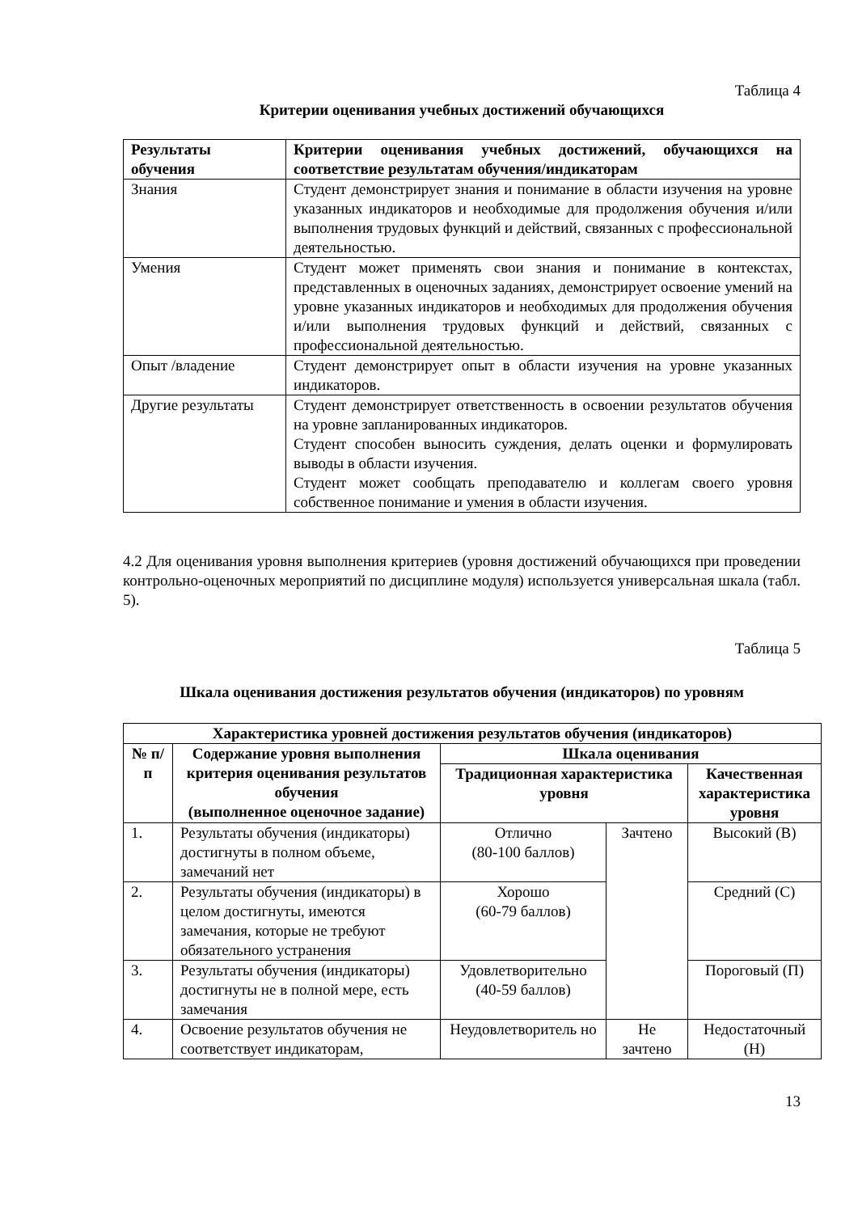Таблица 4
Критерии оценивания учебных достижений обучающихся
| Результаты обучения | Критерии оценивания учебных достижений, обучающихся на соответствие результатам обучения/индикаторам |
| --- | --- |
| Знания | Студент демонстрирует знания и понимание в области изучения на уровне указанных индикаторов и необходимые для продолжения обучения и/или выполнения трудовых функций и действий, связанных с профессиональной деятельностью. |
| Умения | Студент может применять свои знания и понимание в контекстах, представленных в оценочных заданиях, демонстрирует освоение умений на уровне указанных индикаторов и необходимых для продолжения обучения и/или выполнения трудовых функций и действий, связанных с профессиональной деятельностью. |
| Опыт /владение | Студент демонстрирует опыт в области изучения на уровне указанных индикаторов. |
| Другие результаты | Студент демонстрирует ответственность в освоении результатов обучения на уровне запланированных индикаторов. Студент способен выносить суждения, делать оценки и формулировать выводы в области изучения. Студент может сообщать преподавателю и коллегам своего уровня собственное понимание и умения в области изучения. |
4.2 Для оценивания уровня выполнения критериев (уровня достижений обучающихся при проведении контрольно-оценочных мероприятий по дисциплине модуля) используется универсальная шкала (табл. 5).
Таблица 5
Шкала оценивания достижения результатов обучения (индикаторов) по уровням
| Характеристика уровней достижения результатов обучения (индикаторов) | | | | |
| --- | --- | --- | --- | --- |
| № п/п | Содержание уровня выполнения критерия оценивания результатов обучения (выполненное оценочное задание) | Шкала оценивания | | |
| | | Традиционная характеристика уровня | | Качественная характеристика уровня |
| 1. | Результаты обучения (индикаторы) достигнуты в полном объеме, замечаний нет | Отлично (80-100 баллов) | Зачтено | Высокий (В) |
| 2. | Результаты обучения (индикаторы) в целом достигнуты, имеются замечания, которые не требуют обязательного устранения | Хорошо (60-79 баллов) | | Средний (С) |
| 3. | Результаты обучения (индикаторы) достигнуты не в полной мере, есть замечания | Удовлетворительно (40-59 баллов) | | Пороговый (П) |
| 4. | Освоение результатов обучения не соответствует индикаторам, | Неудовлетворитель но | Не зачтено | Недостаточный (Н) |
13